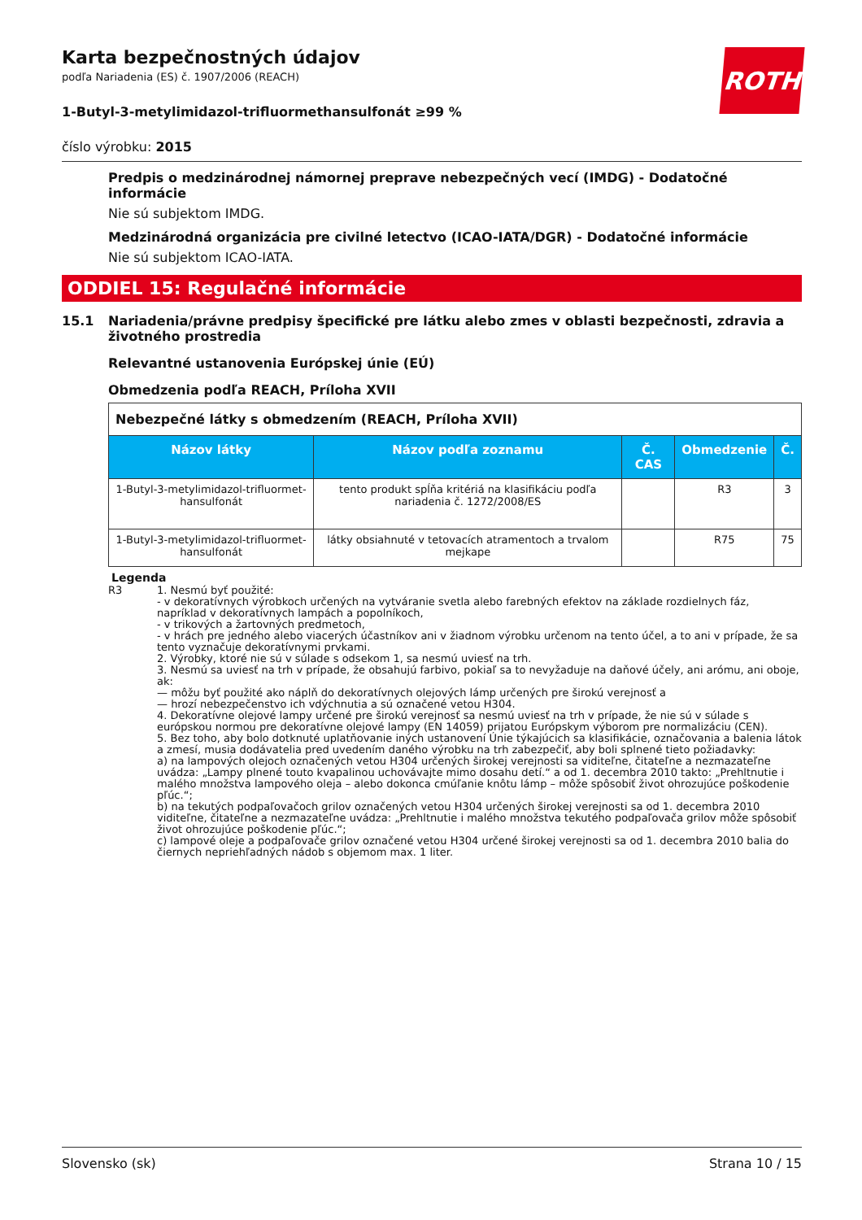ROTH
Karta bezpečnostných údajov
podľa Nariadenia (ES) č. 1907/2006 (REACH)
1-Butyl-3-metylimidazol-trifluormethansulfonát ≥99 %
číslo výrobku: 2015
Predpis o medzinárodnej námornej preprave nebezpečných vecí (IMDG) - Dodatočné informácie
Nie sú subjektom IMDG.
Medzinárodná organizácia pre civilné letectvo (ICAO-IATA/DGR) - Dodatočné informácie
Nie sú subjektom ICAO-IATA.
ODDIEL 15: Regulačné informácie
15.1 Nariadenia/právne predpisy špecifické pre látku alebo zmes v oblasti bezpečnosti, zdravia a životného prostredia
Relevantné ustanovenia Európskej únie (EÚ)
Obmedzenia podľa REACH, Príloha XVII
| Nebezpečné látky s obmedzením (REACH, Príloha XVII) | | | | |
| Názov látky | Názov podľa zoznamu | Č. CAS | Obmedzenie | Č. |
| 1-Butyl-3-metylimidazol-trifluormet­hansulfonát | tento produkt spĺňa kritériá na klasifikáciu podľa nariadenia č. 1272/2008/ES | | R3 | 3 |
| 1-Butyl-3-metylimidazol-trifluormet­hansulfonát | látky obsiahnuté v tetovacích atramentoch a trvalom mejkape | | R75 | 75 |
Legenda
R3 1. Nesmú byť použité:
- v dekoratívnych výrobkoch určených na vytváranie svetla alebo farebných efektov na základe rozdielnych fáz, napríklad v dekoratívnych lampách a popolníkoch,
- v trikových a žartovných predmetoch,
- v hrách pre jedného alebo viacerých účastníkov ani v žiadnom výrobku určenom na tento účel, a to ani v prípade, že sa tento vyznačuje dekoratívnymi prvkami.
2. Výrobky, ktoré nie sú v súlade s odsekom 1, sa nesmú uviesť na trh.
3. Nesmú sa uviesť na trh v prípade, že obsahujú farbivo, pokiaľ sa to nevyžaduje na daňové účely, ani arómu, ani oboje, ak:
— môžu byť použité ako náplň do dekoratívnych olejových lámp určených pre širokú verejnosť a
— hrozí nebezpečenstvo ich vdýchnutia a sú označené vetou H304.
4. Dekoratívne olejové lampy určené pre širokú verejnosť sa nesmú uviesť na trh v prípade, že nie sú v súlade s európskou normou pre dekoratívne olejové lampy (EN 14059) prijatou Európskym výborom pre normalizáciu (CEN).
5. Bez toho, aby bolo dotknuté uplatňovanie iných ustanovení Únie týkajúcich sa klasifikácie, označovania a balenia látok a zmesí, musia dodávatelia pred uvedením daného výrobku na trh zabezpečiť, aby boli splnené tieto požiadavky:
a) na lampových olejoch označených vetou H304 určených širokej verejnosti sa viditeľne, čitateľne a nezmazateľne uvádza: „Lampy plnené touto kvapalinou uchovávajte mimo dosahu detí.“ a od 1. decembra 2010 takto: „Prehltnutie i malého množstva lampového oleja – alebo dokonca cmúľanie knôtu lámp – môže spôsobiť život ohrozujúce poškodenie pľúc.“;
b) na tekutých podpaľovačoch grilov označených vetou H304 určených širokej verejnosti sa od 1. decembra 2010 viditeľne, čitateľne a nezmazateľne uvádza: „Prehltnutie i malého množstva tekutého podpaľovača grilov môže spôsobiť život ohrozujúce poškodenie pľúc.“;
c) lampové oleje a podpaľovače grilov označené vetou H304 určené širokej verejnosti sa od 1. decembra 2010 balia do čiernych nepriehľadných nádob s objemom max. 1 liter.
Slovensko (sk) Strana 10 / 15